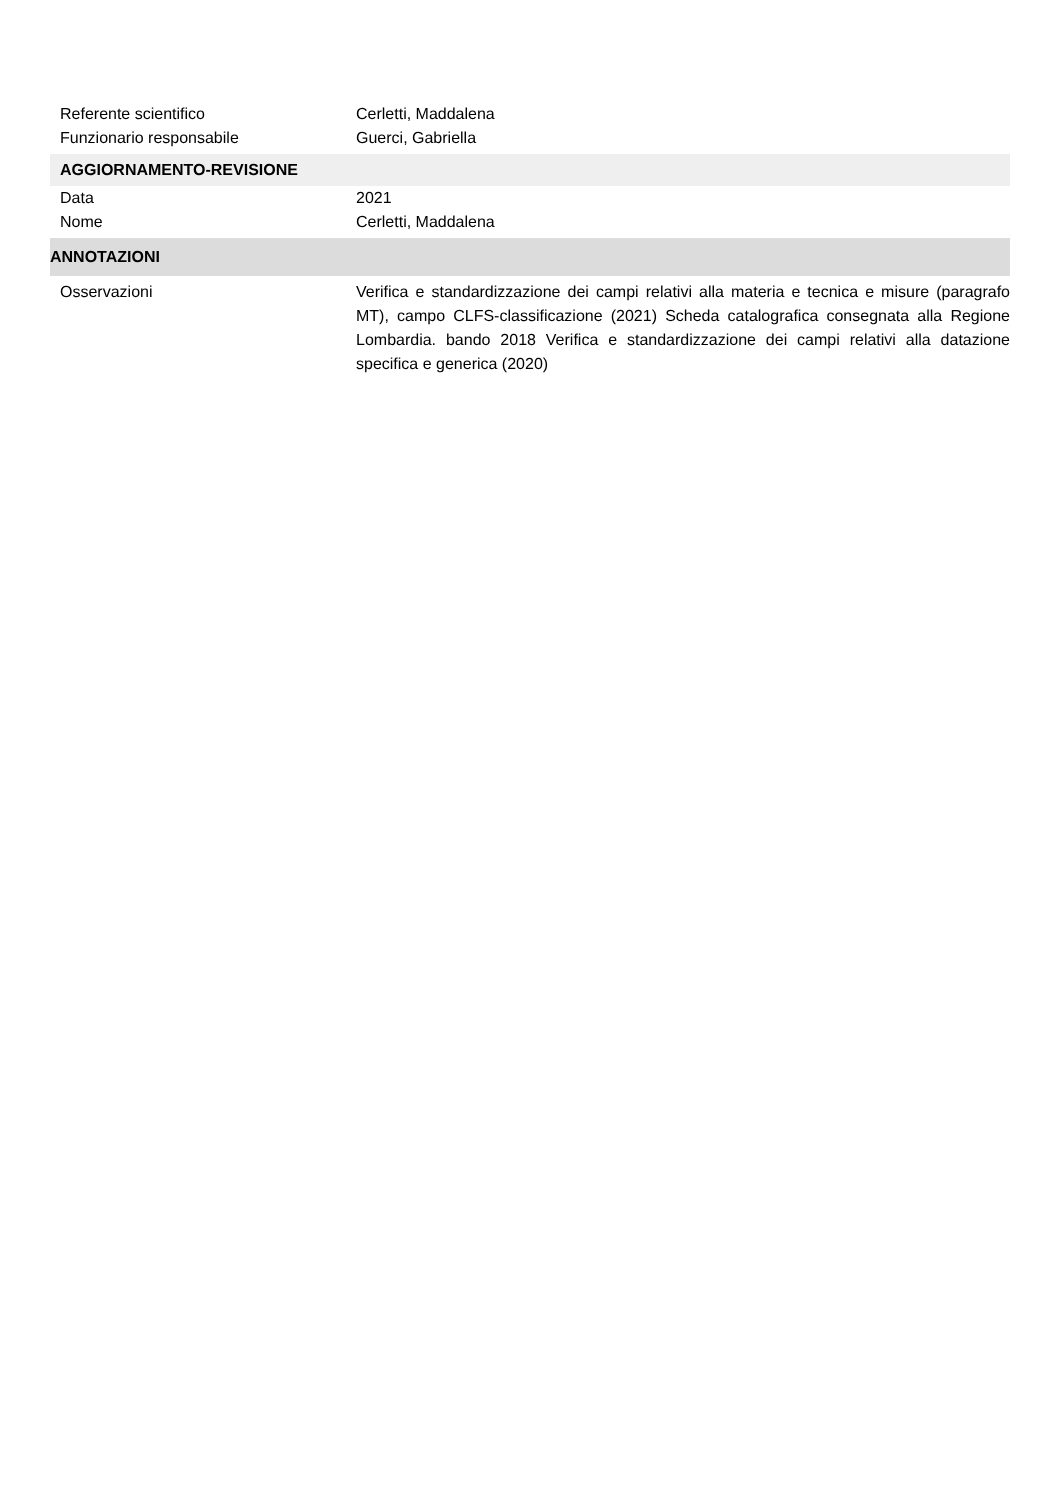Referente scientifico Cerletti, Maddalena
Funzionario responsabile Guerci, Gabriella
AGGIORNAMENTO-REVISIONE
Data 2021
Nome Cerletti, Maddalena
ANNOTAZIONI
Osservazioni Verifica e standardizzazione dei campi relativi alla materia e tecnica e misure (paragrafo MT), campo CLFS-classificazione (2021) Scheda catalografica consegnata alla Regione Lombardia. bando 2018 Verifica e standardizzazione dei campi relativi alla datazione specifica e generica (2020)